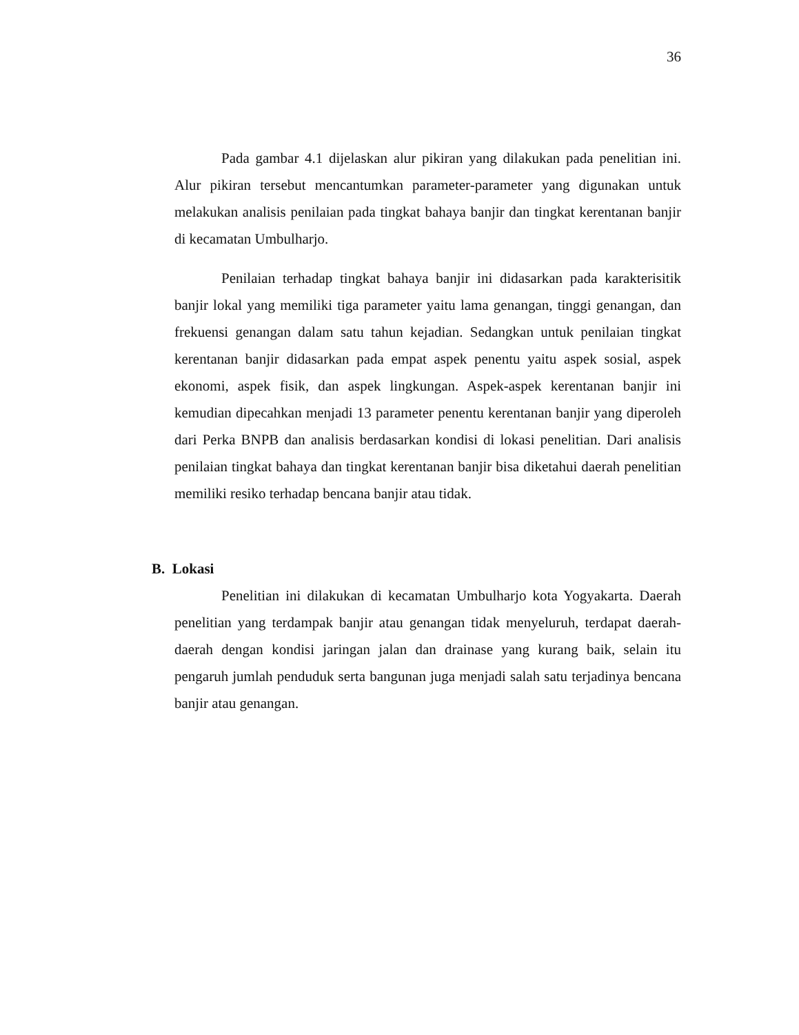36
Pada gambar 4.1 dijelaskan alur pikiran yang dilakukan pada penelitian ini. Alur pikiran tersebut mencantumkan parameter-parameter yang digunakan untuk melakukan analisis penilaian pada tingkat bahaya banjir dan tingkat kerentanan banjir di kecamatan Umbulharjo.
Penilaian terhadap tingkat bahaya banjir ini didasarkan pada karakterisitik banjir lokal yang memiliki tiga parameter yaitu lama genangan, tinggi genangan, dan frekuensi genangan dalam satu tahun kejadian. Sedangkan untuk penilaian tingkat kerentanan banjir didasarkan pada empat aspek penentu yaitu aspek sosial, aspek ekonomi, aspek fisik, dan aspek lingkungan. Aspek-aspek kerentanan banjir ini kemudian dipecahkan menjadi 13 parameter penentu kerentanan banjir yang diperoleh dari Perka BNPB dan analisis berdasarkan kondisi di lokasi penelitian. Dari analisis penilaian tingkat bahaya dan tingkat kerentanan banjir bisa diketahui daerah penelitian memiliki resiko terhadap bencana banjir atau tidak.
B. Lokasi
Penelitian ini dilakukan di kecamatan Umbulharjo kota Yogyakarta. Daerah penelitian yang terdampak banjir atau genangan tidak menyeluruh, terdapat daerah-daerah dengan kondisi jaringan jalan dan drainase yang kurang baik, selain itu pengaruh jumlah penduduk serta bangunan juga menjadi salah satu terjadinya bencana banjir atau genangan.